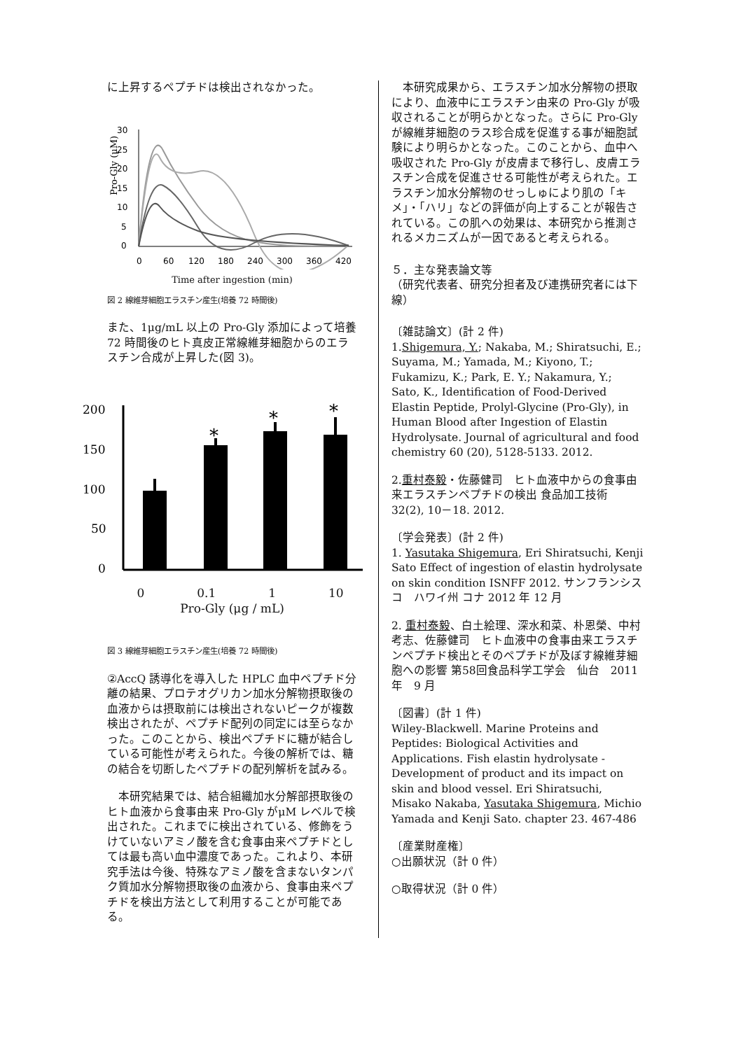に上昇するペプチドは検出されなかった。
Pro-Gly (μM)
0
5
10
15
20
25
30
0
60
120
180
240
300
360
420
Time after ingestion (min)
図 2 線維芽細胞エラスチン産生(培養 72 時間後)
また、1μg/mL 以上の Pro-Gly 添加によって培養 72 時間後のヒト真皮正常線維芽細胞からのエラスチン合成が上昇した(図 3)。
200
150
100
50
0
*
*
*
0 0.1 1 10
Pro-Gly (μg / mL)
図 3 線維芽細胞エラスチン産生(培養 72 時間後)
②AccQ 誘導化を導入した HPLC 血中ペプチド分離の結果、プロテオグリカン加水分解物摂取後の血液からは摂取前には検出されないピークが複数検出されたが、ペプチド配列の同定には至らなかった。このことから、検出ペプチドに糖が結合している可能性が考えられた。今後の解析では、糖の結合を切断したペプチドの配列解析を試みる。
　本研究結果では、結合組織加水分解部摂取後のヒト血液から食事由来 Pro-Gly がμM レベルで検出された。これまでに検出されている、修飾をうけていないアミノ酸を含む食事由来ペプチドとしては最も高い血中濃度であった。これより、本研究手法は今後、特殊なアミノ酸を含まないタンパク質加水分解物摂取後の血液から、食事由来ペプチドを検出方法として利用することが可能である。
　本研究成果から、エラスチン加水分解物の摂取により、血液中にエラスチン由来の Pro-Gly が吸収されることが明らかとなった。さらに Pro-Gly が線維芽細胞のラス珍合成を促進する事が細胞試験により明らかとなった。このことから、血中へ吸収された Pro-Gly が皮膚まで移行し、皮膚エラスチン合成を促進させる可能性が考えられた。エラスチン加水分解物のせっしゅにより肌の「キメ」・「ハリ」などの評価が向上することが報告されている。この肌への効果は、本研究から推測されるメカニズムが一因であると考えられる。
５．主な発表論文等
（研究代表者、研究分担者及び連携研究者には下線）
〔雑誌論文〕(計 2 件)
1.Shigemura, Y.; Nakaba, M.; Shiratsuchi, E.; Suyama, M.; Yamada, M.; Kiyono, T.; Fukamizu, K.; Park, E. Y.; Nakamura, Y.; Sato, K., Identification of Food-Derived Elastin Peptide, Prolyl-Glycine (Pro-Gly), in Human Blood after Ingestion of Elastin Hydrolysate. Journal of agricultural and food chemistry 60 (20), 5128-5133. 2012.
2.重村泰毅・佐藤健司　ヒト血液中からの食事由来エラスチンペプチドの検出 食品加工技術 32(2), 10－18. 2012.
〔学会発表〕(計 2 件)
1. Yasutaka Shigemura, Eri Shiratsuchi, Kenji Sato Effect of ingestion of elastin hydrolysate on skin condition ISNFF 2012. サンフランシスコ　ハワイ州 コナ 2012 年 12 月
2. 重村泰毅、白土絵理、深水和菜、朴恩榮、中村考志、佐藤健司　ヒト血液中の食事由来エラスチンペプチド検出とそのペプチドが及ぼす線維芽細胞への影響 第58回食品科学工学会　仙台　2011 年　9 月
〔図書〕(計 1 件)
Wiley-Blackwell. Marine Proteins and Peptides: Biological Activities and Applications. Fish elastin hydrolysate -Development of product and its impact on skin and blood vessel. Eri Shiratsuchi, Misako Nakaba, Yasutaka Shigemura, Michio Yamada and Kenji Sato. chapter 23. 467-486
〔産業財産権〕
○出願状況（計 0 件）
○取得状況（計 0 件）